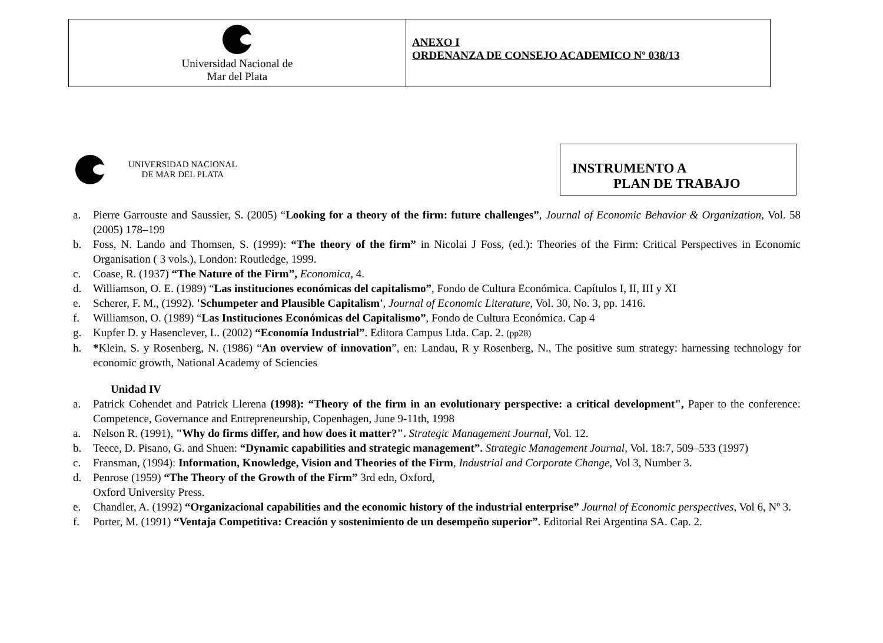| Universidad Nacional de Mar del Plata | ANEXO I ORDENANZA DE CONSEJO ACADEMICO Nº 038/13 |
UNIVERSIDAD NACIONAL
DE MAR DEL PLATA
INSTRUMENTO A
PLAN DE TRABAJO
a. Pierre Garrouste and Saussier, S. (2005) “Looking for a theory of the firm: future challenges”, Journal of Economic Behavior & Organization, Vol. 58 (2005) 178–199
b. Foss, N. Lando and Thomsen, S. (1999): “The theory of the firm” in Nicolai J Foss, (ed.): Theories of the Firm: Critical Perspectives in Economic Organisation ( 3 vols.), London: Routledge, 1999.
c. Coase, R. (1937) “The Nature of the Firm”, Economica, 4.
d. Williamson, O. E. (1989) “Las instituciones económicas del capitalismo”, Fondo de Cultura Económica. Capítulos I, II, III y XI
e. Scherer, F. M., (1992). 'Schumpeter and Plausible Capitalism', Journal of Economic Literature, Vol. 30, No. 3, pp. 1416.
f. Williamson, O. (1989) “Las Instituciones Económicas del Capitalismo”, Fondo de Cultura Económica. Cap 4
g. Kupfer D. y Hasenclever, L. (2002) “Economía Industrial”. Editora Campus Ltda. Cap. 2. (pp28)
h. *Klein, S. y Rosenberg, N. (1986) “An overview of innovation”, en: Landau, R y Rosenberg, N., The positive sum strategy: harnessing technology for economic growth, National Academy of Sciencies
Unidad IV
a. Patrick Cohendet and Patrick Llerena (1998): “Theory of the firm in an evolutionary perspective: a critical development", Paper to the conference: Competence, Governance and Entrepreneurship, Copenhagen, June 9-11th, 1998
a. Nelson R. (1991), "Why do firms differ, and how does it matter?". Strategic Management Journal, Vol. 12.
b. Teece, D. Pisano, G. and Shuen: “Dynamic capabilities and strategic management”. Strategic Management Journal, Vol. 18:7, 509–533 (1997)
c. Fransman, (1994): Information, Knowledge, Vision and Theories of the Firm, Industrial and Corporate Change, Vol 3, Number 3.
d. Penrose (1959) “The Theory of the Growth of the Firm” 3rd edn, Oxford,
Oxford University Press.
e. Chandler, A. (1992) “Organizacional capabilities and the economic history of the industrial enterprise” Journal of Economic perspectives, Vol 6, Nº 3.
f. Porter, M. (1991) “Ventaja Competitiva: Creación y sostenimiento de un desempeño superior”. Editorial Rei Argentina SA. Cap. 2.